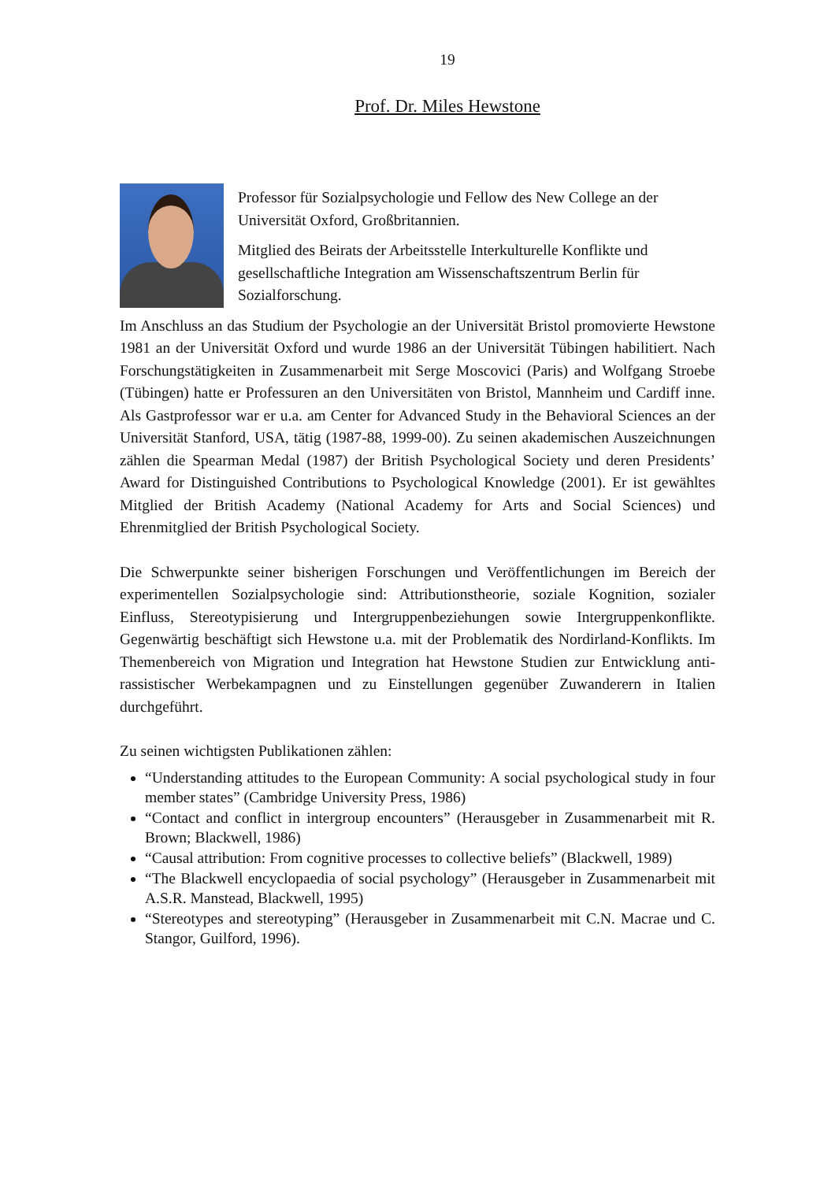19
Prof. Dr. Miles Hewstone
Professor für Sozialpsychologie und Fellow des New College an der Universität Oxford, Großbritannien.
Mitglied des Beirats der Arbeitsstelle Interkulturelle Konflikte und gesellschaftliche Integration am Wissenschaftszentrum Berlin für Sozialforschung.
Im Anschluss an das Studium der Psychologie an der Universität Bristol promovierte Hewstone 1981 an der Universität Oxford und wurde 1986 an der Universität Tübingen habilitiert. Nach Forschungstätigkeiten in Zusammenarbeit mit Serge Moscovici (Paris) and Wolfgang Stroebe (Tübingen) hatte er Professuren an den Universitäten von Bristol, Mannheim und Cardiff inne. Als Gastprofessor war er u.a. am Center for Advanced Study in the Behavioral Sciences an der Universität Stanford, USA, tätig (1987-88, 1999-00). Zu seinen akademischen Auszeichnungen zählen die Spearman Medal (1987) der British Psychological Society und deren Presidents’ Award for Distinguished Contributions to Psychological Knowledge (2001). Er ist gewähltes Mitglied der British Academy (National Academy for Arts and Social Sciences) und Ehrenmitglied der British Psychological Society.
Die Schwerpunkte seiner bisherigen Forschungen und Veröffentlichungen im Bereich der experimentellen Sozialpsychologie sind: Attributionstheorie, soziale Kognition, sozialer Einfluss, Stereotypisierung und Intergruppenbeziehungen sowie Intergruppenkonflikte. Gegenwärtig beschäftigt sich Hewstone u.a. mit der Problematik des Nordirland-Konflikts. Im Themenbereich von Migration und Integration hat Hewstone Studien zur Entwicklung anti-rassistischer Werbekampagnen und zu Einstellungen gegenüber Zuwanderern in Italien durchgeführt.
Zu seinen wichtigsten Publikationen zählen:
“Understanding attitudes to the European Community: A social psychological study in four member states” (Cambridge University Press, 1986)
“Contact and conflict in intergroup encounters” (Herausgeber in Zusammenarbeit mit R. Brown; Blackwell, 1986)
“Causal attribution: From cognitive processes to collective beliefs” (Blackwell, 1989)
“The Blackwell encyclopaedia of social psychology” (Herausgeber in Zusammenarbeit mit A.S.R. Manstead, Blackwell, 1995)
“Stereotypes and stereotyping” (Herausgeber in Zusammenarbeit mit C.N. Macrae und C. Stangor, Guilford, 1996).